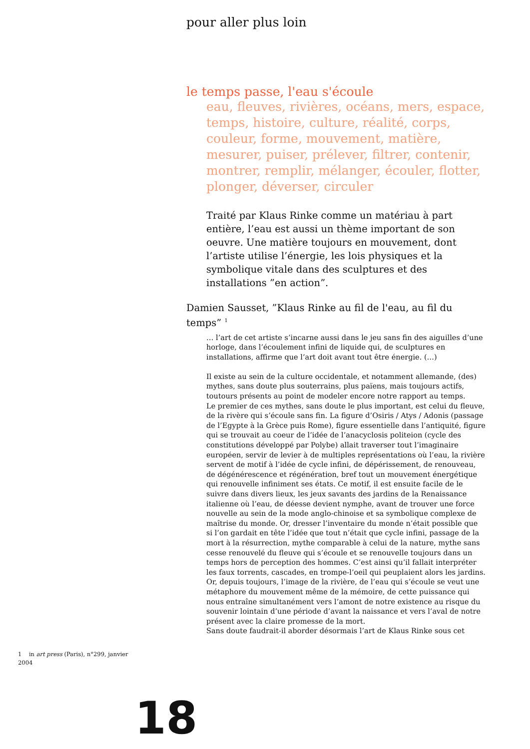pour aller plus loin
le temps passe, l'eau s'écoule
eau, fleuves, rivières, océans, mers, espace, temps, histoire, culture, réalité, corps, couleur, forme, mouvement, matière, mesurer, puiser, prélever, filtrer, contenir, montrer, remplir, mélanger, écouler, flotter, plonger, déverser, circuler
Traité par Klaus Rinke comme un matériau à part entière, l’eau est aussi un thème important de son oeuvre. Une matière toujours en mouvement, dont l’artiste utilise l’énergie, les lois physiques et la symbolique vitale dans des sculptures et des installations ”en action”.
Damien Sausset, ”Klaus Rinke au fil de l'eau, au fil du temps” <sup>1</sup>
… l’art de cet artiste s’incarne aussi dans le jeu sans fin des aiguilles d’une horloge, dans l’écoulement infini de liquide qui, de sculptures en installations, affirme que l’art doit avant tout être énergie. (…)
Il existe au sein de la culture occidentale, et notamment allemande, (des) mythes, sans doute plus souterrains, plus païens, mais toujours actifs, toutours présents au point de modeler encore notre rapport au temps.
Le premier de ces mythes, sans doute le plus important, est celui du fleuve, de la rivère qui s’écoule sans fin. La figure d’Osiris / Atys / Adonis (passage de l’Egypte à la Grèce puis Rome), figure essentielle dans l’antiquité, figure qui se trouvait au coeur de l’idée de l’anacyclosis politeion (cycle des constitutions développé par Polybe) allait traverser tout l’imaginaire européen, servir de levier à de multiples représentations où l’eau, la rivière servent de motif à l’idée de cycle infini, de dépérissement, de renouveau, de dégénérescence et régénération, bref tout un mouvement énergétique qui renouvelle infiniment ses états. Ce motif, il est ensuite facile de le suivre dans divers lieux, les jeux savants des jardins de la Renaissance italienne où l’eau, de déesse devient nymphe, avant de trouver une force nouvelle au sein de la mode anglo-chinoise et sa symbolique complexe de maîtrise du monde. Or, dresser l’inventaire du monde n’était possible que si l’on gardait en tête l’idée que tout n’était que cycle infini, passage de la mort à la résurrection, mythe comparable à celui de la nature, mythe sans cesse renouvelé du fleuve qui s’écoule et se renouvelle toujours dans un temps hors de perception des hommes. C’est ainsi qu’il fallait interpréter les faux torrents, cascades, en trompe-l’oeil qui peuplaient alors les jardins. Or, depuis toujours, l’image de la rivière, de l’eau qui s’écoule se veut une métaphore du mouvement même de la mémoire, de cette puissance qui nous entraîne simultanément vers l’amont de notre existence au risque du souvenir lointain d’une période d’avant la naissance et vers l’aval de notre présent avec la claire promesse de la mort.
Sans doute faudrait-il aborder désormais l’art de Klaus Rinke sous cet
1 in art press (Paris), n°299, janvier 2004
18